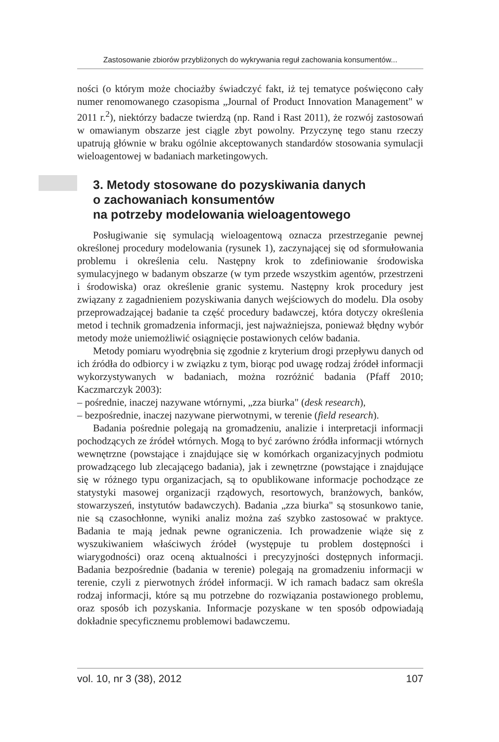Zastosowanie zbiorów przybliżonych do wykrywania reguł zachowania konsumentów...
ności (o którym może chociażby świadczyć fakt, iż tej tematyce poświęcono cały numer renomowanego czasopisma „Journal of Product Innovation Management" w 2011 r.<sup>2</sup>), niektórzy badacze twierdzą (np. Rand i Rast 2011), że rozwój zastosowań w omawianym obszarze jest ciągle zbyt powolny. Przyczynę tego stanu rzeczy upatrują głównie w braku ogólnie akceptowanych standardów stosowania symulacji wieloagentowej w badaniach marketingowych.
3. Metody stosowane do pozyskiwania danych
o zachowaniach konsumentów
na potrzeby modelowania wieloagentowego
Posługiwanie się symulacją wieloagentową oznacza przestrzeganie pewnej określonej procedury modelowania (rysunek 1), zaczynającej się od sformułowania problemu i określenia celu. Następny krok to zdefiniowanie środowiska symulacyjnego w badanym obszarze (w tym przede wszystkim agentów, przestrzeni i środowiska) oraz określenie granic systemu. Następny krok procedury jest związany z zagadnieniem pozyskiwania danych wejściowych do modelu. Dla osoby przeprowadzającej badanie ta część procedury badawczej, która dotyczy określenia metod i technik gromadzenia informacji, jest najważniejsza, ponieważ błędny wybór metody może uniemożliwić osiągnięcie postawionych celów badania.
Metody pomiaru wyodrębnia się zgodnie z kryterium drogi przepływu danych od ich źródła do odbiorcy i w związku z tym, biorąc pod uwagę rodzaj źródeł informacji wykorzystywanych w badaniach, można rozróżnić badania (Pfaff 2010; Kaczmarczyk 2003):
– pośrednie, inaczej nazywane wtórnymi, „zza biurka" (desk research),
– bezpośrednie, inaczej nazywane pierwotnymi, w terenie (field research).
Badania pośrednie polegają na gromadzeniu, analizie i interpretacji informacji pochodzących ze źródeł wtórnych. Mogą to być zarówno źródła informacji wtórnych wewnętrzne (powstające i znajdujące się w komórkach organizacyjnych podmiotu prowadzącego lub zlecającego badania), jak i zewnętrzne (powstające i znajdujące się w różnego typu organizacjach, są to opublikowane informacje pochodzące ze statystyki masowej organizacji rządowych, resortowych, branżowych, banków, stowarzyszeń, instytutów badawczych). Badania „zza biurka" są stosunkowo tanie, nie są czasochłonne, wyniki analiz można zaś szybko zastosować w praktyce. Badania te mają jednak pewne ograniczenia. Ich prowadzenie wiąże się z wyszukiwaniem właściwych źródeł (występuje tu problem dostępności i wiarygodności) oraz oceną aktualności i precyzyjności dostępnych informacji. Badania bezpośrednie (badania w terenie) polegają na gromadzeniu informacji w terenie, czyli z pierwotnych źródeł informacji. W ich ramach badacz sam określa rodzaj informacji, które są mu potrzebne do rozwiązania postawionego problemu, oraz sposób ich pozyskania. Informacje pozyskane w ten sposób odpowiadają dokładnie specyficznemu problemowi badawczemu.
vol. 10, nr 3 (38), 2012 107